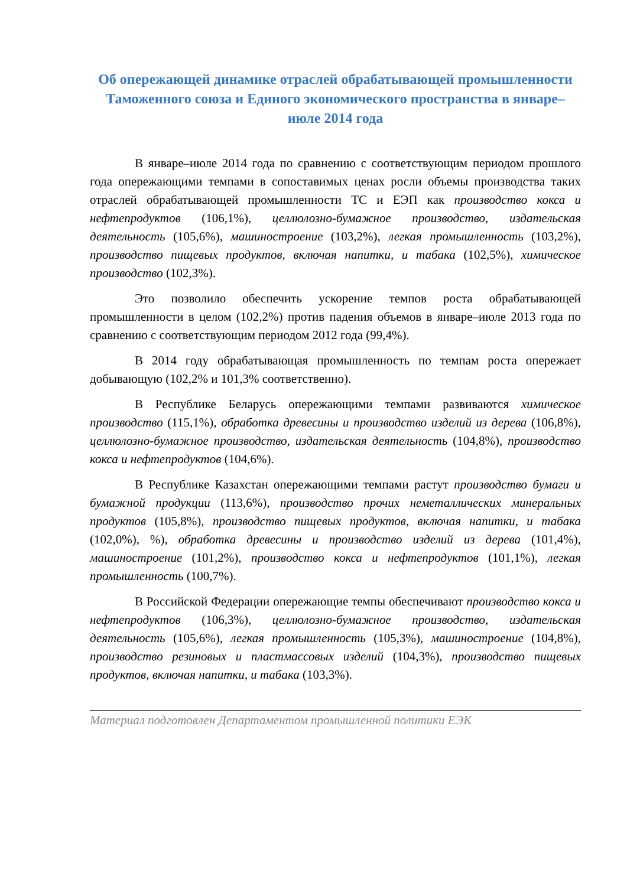Об опережающей динамике отраслей обрабатывающей промышленности Таможенного союза и Единого экономического пространства в январе–июле 2014 года
В январе–июле 2014 года по сравнению с соответствующим периодом прошлого года опережающими темпами в сопоставимых ценах росли объемы производства таких отраслей обрабатывающей промышленности ТС и ЕЭП как производство кокса и нефтепродуктов (106,1%), целлюлозно-бумажное производство, издательская деятельность (105,6%), машиностроение (103,2%), легкая промышленность (103,2%), производство пищевых продуктов, включая напитки, и табака (102,5%), химическое производство (102,3%).
Это позволило обеспечить ускорение темпов роста обрабатывающей промышленности в целом (102,2%) против падения объемов в январе–июле 2013 года по сравнению с соответствующим периодом 2012 года (99,4%).
В 2014 году обрабатывающая промышленность по темпам роста опережает добывающую (102,2% и 101,3% соответственно).
В Республике Беларусь опережающими темпами развиваются химическое производство (115,1%), обработка древесины и производство изделий из дерева (106,8%), целлюлозно-бумажное производство, издательская деятельность (104,8%), производство кокса и нефтепродуктов (104,6%).
В Республике Казахстан опережающими темпами растут производство бумаги и бумажной продукции (113,6%), производство прочих неметаллических минеральных продуктов (105,8%), производство пищевых продуктов, включая напитки, и табака (102,0%), %), обработка древесины и производство изделий из дерева (101,4%), машиностроение (101,2%), производство кокса и нефтепродуктов (101,1%), легкая промышленность (100,7%).
В Российской Федерации опережающие темпы обеспечивают производство кокса и нефтепродуктов (106,3%), целлюлозно-бумажное производство, издательская деятельность (105,6%), легкая промышленность (105,3%), машиностроение (104,8%), производство резиновых и пластмассовых изделий (104,3%), производство пищевых продуктов, включая напитки, и табака (103,3%).
Материал подготовлен Департаментом промышленной политики ЕЭК